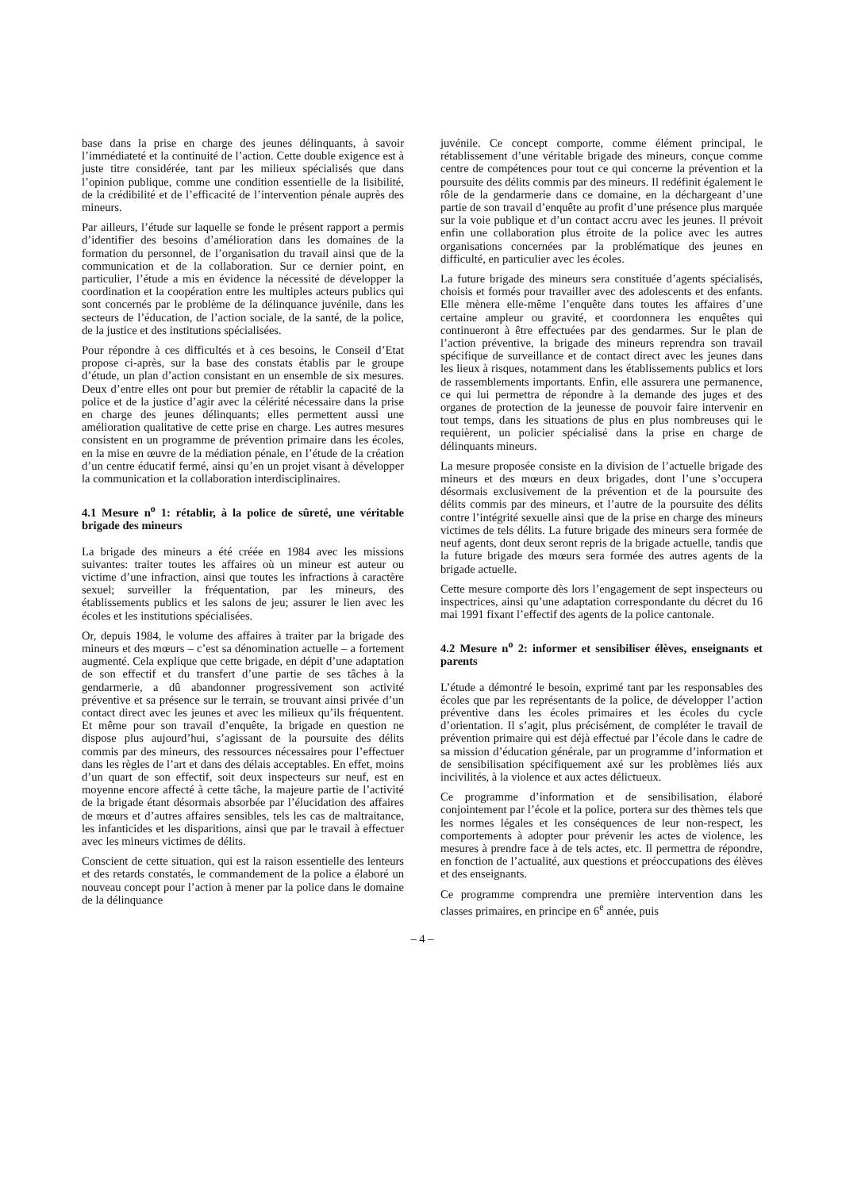base dans la prise en charge des jeunes délinquants, à savoir l’immédiateté et la continuité de l’action. Cette double exigence est à juste titre considérée, tant par les milieux spécialisés que dans l’opinion publique, comme une condition essentielle de la lisibilité, de la crédibilité et de l’efficacité de l’intervention pénale auprès des mineurs.
Par ailleurs, l’étude sur laquelle se fonde le présent rapport a permis d’identifier des besoins d’amélioration dans les domaines de la formation du personnel, de l’organisation du travail ainsi que de la communication et de la collaboration. Sur ce dernier point, en particulier, l’étude a mis en évidence la nécessité de développer la coordination et la coopération entre les multiples acteurs publics qui sont concernés par le problème de la délinquance juvénile, dans les secteurs de l’éducation, de l’action sociale, de la santé, de la police, de la justice et des institutions spécialisées.
Pour répondre à ces difficultés et à ces besoins, le Conseil d’Etat propose ci-après, sur la base des constats établis par le groupe d’étude, un plan d’action consistant en un ensemble de six mesures. Deux d’entre elles ont pour but premier de rétablir la capacité de la police et de la justice d’agir avec la célérité nécessaire dans la prise en charge des jeunes délinquants; elles permettent aussi une amélioration qualitative de cette prise en charge. Les autres mesures consistent en un programme de prévention primaire dans les écoles, en la mise en œuvre de la médiation pénale, en l’étude de la création d’un centre éducatif fermé, ainsi qu’en un projet visant à développer la communication et la collaboration interdisciplinaires.
4.1 Mesure n<sup>o</sup> 1: rétablir, à la police de sûreté, une véritable brigade des mineurs
La brigade des mineurs a été créée en 1984 avec les missions suivantes: traiter toutes les affaires où un mineur est auteur ou victime d’une infraction, ainsi que toutes les infractions à caractère sexuel; surveiller la fréquentation, par les mineurs, des établissements publics et les salons de jeu; assurer le lien avec les écoles et les institutions spécialisées.
Or, depuis 1984, le volume des affaires à traiter par la brigade des mineurs et des mœurs – c’est sa dénomination actuelle – a fortement augmenté. Cela explique que cette brigade, en dépit d’une adaptation de son effectif et du transfert d’une partie de ses tâches à la gendarmerie, a dû abandonner progressivement son activité préventive et sa présence sur le terrain, se trouvant ainsi privée d’un contact direct avec les jeunes et avec les milieux qu’ils fréquentent. Et même pour son travail d’enquête, la brigade en question ne dispose plus aujourd’hui, s’agissant de la poursuite des délits commis par des mineurs, des ressources nécessaires pour l’effectuer dans les règles de l’art et dans des délais acceptables. En effet, moins d’un quart de son effectif, soit deux inspecteurs sur neuf, est en moyenne encore affecté à cette tâche, la majeure partie de l’activité de la brigade étant désormais absorbée par l’élucidation des affaires de mœurs et d’autres affaires sensibles, tels les cas de maltraitance, les infanticides et les disparitions, ainsi que par le travail à effectuer avec les mineurs victimes de délits.
Conscient de cette situation, qui est la raison essentielle des lenteurs et des retards constatés, le commandement de la police a élaboré un nouveau concept pour l’action à mener par la police dans le domaine de la délinquance
juvénile. Ce concept comporte, comme élément principal, le rétablissement d’une véritable brigade des mineurs, conçue comme centre de compétences pour tout ce qui concerne la prévention et la poursuite des délits commis par des mineurs. Il redéfinit également le rôle de la gendarmerie dans ce domaine, en la déchargeant d’une partie de son travail d’enquête au profit d’une présence plus marquée sur la voie publique et d’un contact accru avec les jeunes. Il prévoit enfin une collaboration plus étroite de la police avec les autres organisations concernées par la problématique des jeunes en difficulté, en particulier avec les écoles.
La future brigade des mineurs sera constituée d’agents spécialisés, choisis et formés pour travailler avec des adolescents et des enfants. Elle mènera elle-même l’enquête dans toutes les affaires d’une certaine ampleur ou gravité, et coordonnera les enquêtes qui continueront à être effectuées par des gendarmes. Sur le plan de l’action préventive, la brigade des mineurs reprendra son travail spécifique de surveillance et de contact direct avec les jeunes dans les lieux à risques, notamment dans les établissements publics et lors de rassemblements importants. Enfin, elle assurera une permanence, ce qui lui permettra de répondre à la demande des juges et des organes de protection de la jeunesse de pouvoir faire intervenir en tout temps, dans les situations de plus en plus nombreuses qui le requièrent, un policier spécialisé dans la prise en charge de délinquants mineurs.
La mesure proposée consiste en la division de l’actuelle brigade des mineurs et des mœurs en deux brigades, dont l’une s’occupera désormais exclusivement de la prévention et de la poursuite des délits commis par des mineurs, et l’autre de la poursuite des délits contre l’intégrité sexuelle ainsi que de la prise en charge des mineurs victimes de tels délits. La future brigade des mineurs sera formée de neuf agents, dont deux seront repris de la brigade actuelle, tandis que la future brigade des mœurs sera formée des autres agents de la brigade actuelle.
Cette mesure comporte dès lors l’engagement de sept inspecteurs ou inspectrices, ainsi qu’une adaptation correspondante du décret du 16 mai 1991 fixant l’effectif des agents de la police cantonale.
4.2 Mesure n<sup>o</sup> 2: informer et sensibiliser élèves, enseignants et parents
L’étude a démontré le besoin, exprimé tant par les responsables des écoles que par les représentants de la police, de développer l’action préventive dans les écoles primaires et les écoles du cycle d’orientation. Il s’agit, plus précisément, de compléter le travail de prévention primaire qui est déjà effectué par l’école dans le cadre de sa mission d’éducation générale, par un programme d’information et de sensibilisation spécifiquement axé sur les problèmes liés aux incivilités, à la violence et aux actes délictueux.
Ce programme d’information et de sensibilisation, élaboré conjointement par l’école et la police, portera sur des thèmes tels que les normes légales et les conséquences de leur non-respect, les comportements à adopter pour prévenir les actes de violence, les mesures à prendre face à de tels actes, etc. Il permettra de répondre, en fonction de l’actualité, aux questions et préoccupations des élèves et des enseignants.
Ce programme comprendra une première intervention dans les classes primaires, en principe en 6<sup>e</sup> année, puis
– 4 –